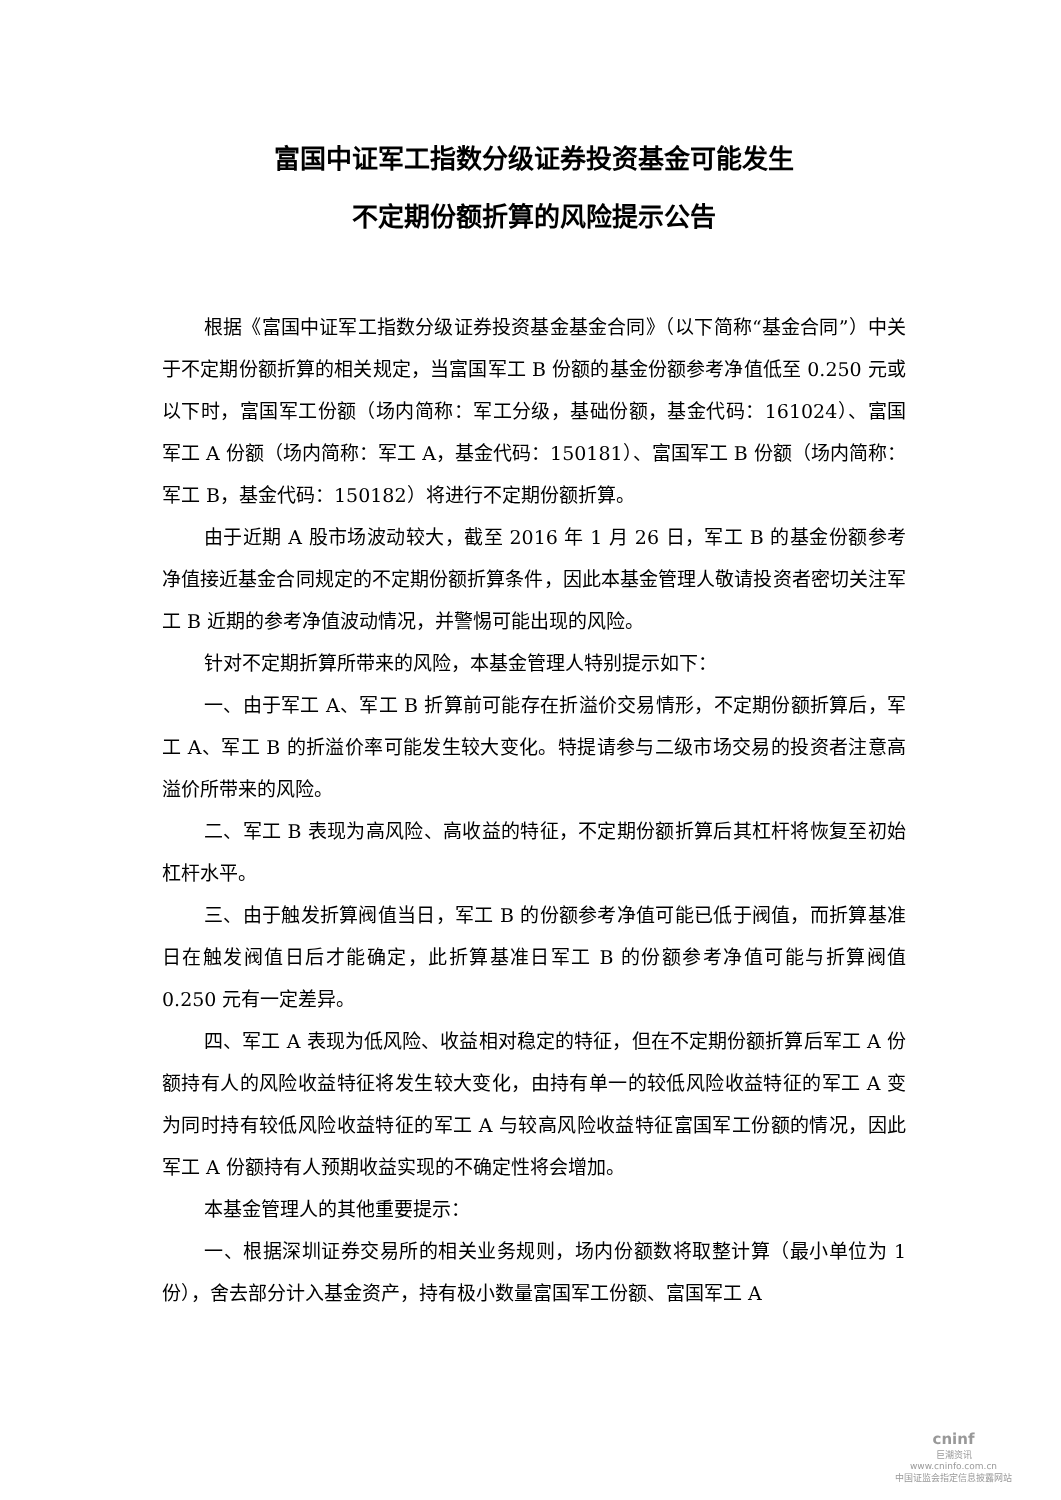富国中证军工指数分级证券投资基金可能发生
不定期份额折算的风险提示公告
根据《富国中证军工指数分级证券投资基金基金合同》（以下简称“基金合同”）中关于不定期份额折算的相关规定，当富国军工 B 份额的基金份额参考净值低至 0.250 元或以下时，富国军工份额（场内简称：军工分级，基础份额，基金代码：161024）、富国军工 A 份额（场内简称：军工 A，基金代码：150181）、富国军工 B 份额（场内简称：军工 B，基金代码：150182）将进行不定期份额折算。
由于近期 A 股市场波动较大，截至 2016 年 1 月 26 日，军工 B 的基金份额参考净值接近基金合同规定的不定期份额折算条件，因此本基金管理人敬请投资者密切关注军工 B 近期的参考净值波动情况，并警惕可能出现的风险。
针对不定期折算所带来的风险，本基金管理人特别提示如下：
一、由于军工 A、军工 B 折算前可能存在折溢价交易情形，不定期份额折算后，军工 A、军工 B 的折溢价率可能发生较大变化。特提请参与二级市场交易的投资者注意高溢价所带来的风险。
二、军工 B 表现为高风险、高收益的特征，不定期份额折算后其杠杆将恢复至初始杠杆水平。
三、由于触发折算阀值当日，军工 B 的份额参考净值可能已低于阀值，而折算基准日在触发阀值日后才能确定，此折算基准日军工 B 的份额参考净值可能与折算阀值 0.250 元有一定差异。
四、军工 A 表现为低风险、收益相对稳定的特征，但在不定期份额折算后军工 A 份额持有人的风险收益特征将发生较大变化，由持有单一的较低风险收益特征的军工 A 变为同时持有较低风险收益特征的军工 A 与较高风险收益特征富国军工份额的情况，因此军工 A 份额持有人预期收益实现的不确定性将会增加。
本基金管理人的其他重要提示：
一、根据深圳证券交易所的相关业务规则，场内份额数将取整计算（最小单位为 1 份），舍去部分计入基金资产，持有极小数量富国军工份额、富国军工 A
cninf
巨潮资讯
www.cninfo.com.cn
中国证监会指定信息披露网站